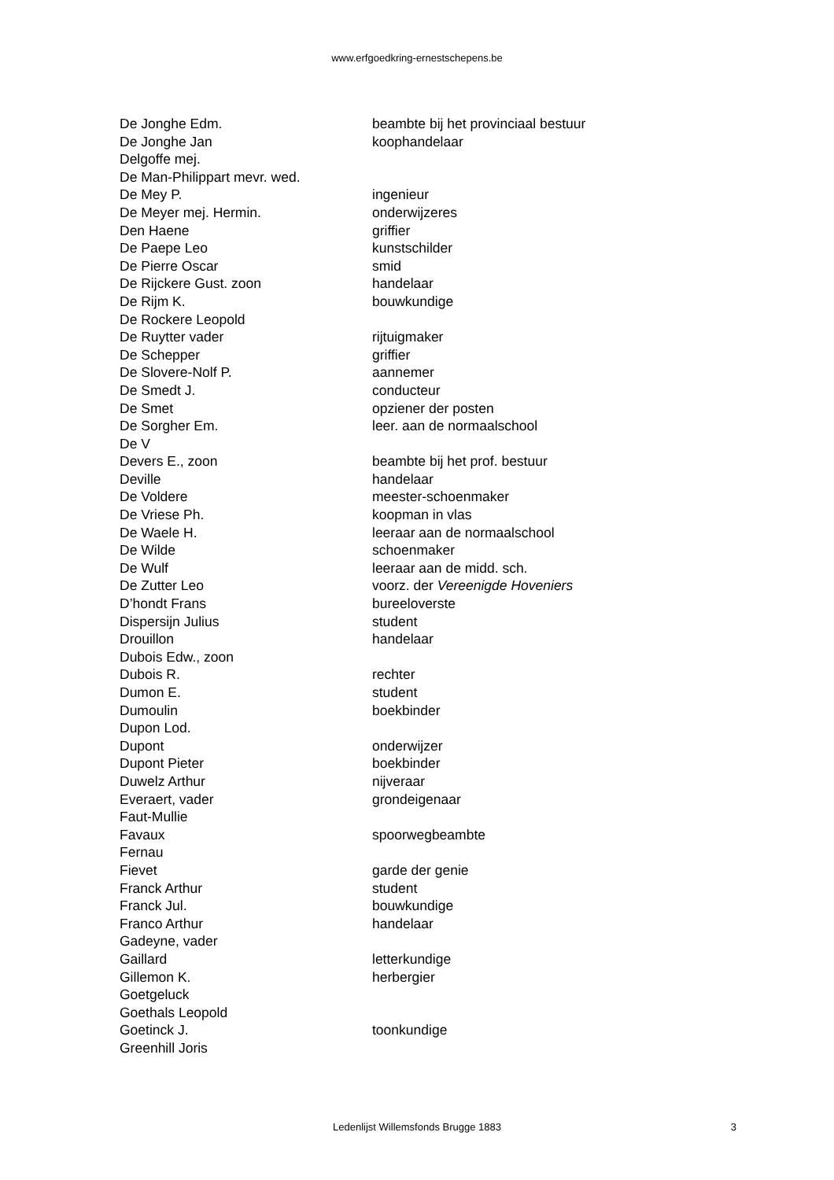www.erfgoedkring-ernestschepens.be
| De Jonghe Edm. | beambte bij het provinciaal bestuur |
| De Jonghe Jan | koophandelaar |
| Delgoffe mej. | |
| De Man-Philippart mevr. wed. | |
| De Mey P. | ingenieur |
| De Meyer mej. Hermin. | onderwijzeres |
| Den Haene | griffier |
| De Paepe Leo | kunstschilder |
| De Pierre Oscar | smid |
| De Rijckere Gust. zoon | handelaar |
| De Rijm K. | bouwkundige |
| De Rockere Leopold | |
| De Ruytter vader | rijtuigmaker |
| De Schepper | griffier |
| De Slovere-Nolf P. | aannemer |
| De Smedt J. | conducteur |
| De Smet | opziener der posten |
| De Sorgher Em. | leer. aan de normaalschool |
| De V | |
| Devers E., zoon | beambte bij het prof. bestuur |
| Deville | handelaar |
| De Voldere | meester-schoenmaker |
| De Vriese Ph. | koopman in vlas |
| De Waele H. | leeraar aan de normaalschool |
| De Wilde | schoenmaker |
| De Wulf | leeraar aan de midd. sch. |
| De Zutter Leo | voorz. der Vereenigde Hoveniers |
| D’hondt Frans | bureeloverste |
| Dispersijn Julius | student |
| Drouillon | handelaar |
| Dubois Edw., zoon | |
| Dubois R. | rechter |
| Dumon E. | student |
| Dumoulin | boekbinder |
| Dupon Lod. | |
| Dupont | onderwijzer |
| Dupont Pieter | boekbinder |
| Duwelz Arthur | nijveraar |
| Everaert, vader | grondeigenaar |
| Faut-Mullie | |
| Favaux | spoorwegbeambte |
| Fernau | |
| Fievet | garde der genie |
| Franck Arthur | student |
| Franck Jul. | bouwkundige |
| Franco Arthur | handelaar |
| Gadeyne, vader | |
| Gaillard | letterkundige |
| Gillemon K. | herbergier |
| Goetgeluck | |
| Goethals Leopold | |
| Goetinck J. | toonkundige |
| Greenhill Joris | |
Ledenlijst Willemsfonds Brugge 1883 3